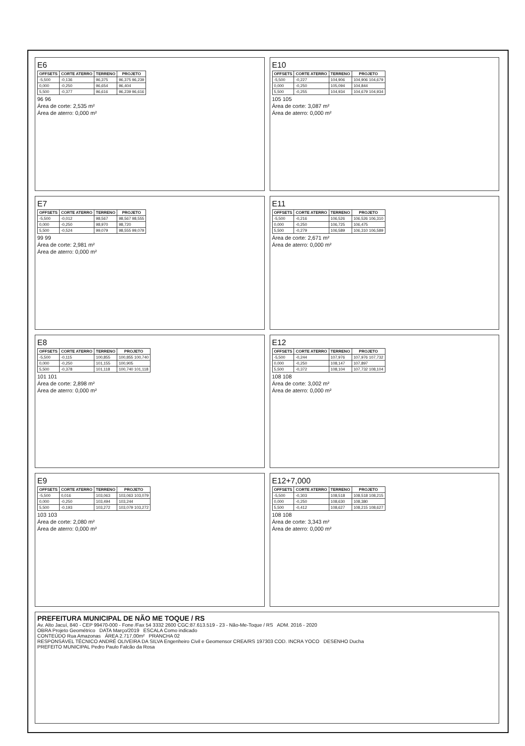E6
| OFFSETS | CORTE ATERRO | TERRENO | PROJETO |
| --- | --- | --- | --- |
| -5,500 | -0,136 | 96,375 | 96,375 96,239 |
| 0,000 | -0,250 | 96,654 | 96,404 |
| 5,500 | -0,377 | 96,616 | 96,239 96,616 |
96 96
Área de corte: 2,535 m²
Área de aterro: 0,000 m²
E10
| OFFSETS | CORTE ATERRO | TERRENO | PROJETO |
| --- | --- | --- | --- |
| -5,500 | -0,227 | 104,906 | 104,906 104,679 |
| 0,000 | -0,250 | 105,094 | 104,844 |
| 5,500 | -0,255 | 104,934 | 104,679 104,934 |
105 105
Área de corte: 3,087 m²
Área de aterro: 0,000 m²
E7
| OFFSETS | CORTE ATERRO | TERRENO | PROJETO |
| --- | --- | --- | --- |
| -5,500 | -0,012 | 98,567 | 98,567 98,555 |
| 0,000 | -0,250 | 98,970 | 98,720 |
| 5,500 | -0,524 | 99,079 | 98,555 99,079 |
99 99
Área de corte: 2,981 m²
Área de aterro: 0,000 m²
E11
| OFFSETS | CORTE ATERRO | TERRENO | PROJETO |
| --- | --- | --- | --- |
| -5,500 | -0,216 | 106,526 | 106,526 106,310 |
| 0,000 | -0,250 | 106,725 | 106,475 |
| 5,500 | -0,279 | 106,589 | 106,310 106,589 |
Área de corte: 2,671 m²
Área de aterro: 0,000 m²
E8
| OFFSETS | CORTE ATERRO | TERRENO | PROJETO |
| --- | --- | --- | --- |
| -5,500 | -0,115 | 100,855 | 100,855 100,740 |
| 0,000 | -0,250 | 101,155 | 100,905 |
| 5,500 | -0,378 | 101,118 | 100,740 101,118 |
101 101
Área de corte: 2,898 m²
Área de aterro: 0,000 m²
E12
| OFFSETS | CORTE ATERRO | TERRENO | PROJETO |
| --- | --- | --- | --- |
| -5,500 | -0,244 | 107,976 | 107,976 107,732 |
| 0,000 | -0,250 | 108,147 | 107,897 |
| 5,500 | -0,372 | 108,104 | 107,732 108,104 |
108 108
Área de corte: 3,002 m²
Área de aterro: 0,000 m²
E9
| OFFSETS | CORTE ATERRO | TERRENO | PROJETO |
| --- | --- | --- | --- |
| -5,500 | 0,016 | 103,063 | 103,063 103,079 |
| 0,000 | -0,250 | 103,494 | 103,244 |
| 5,500 | -0,193 | 103,272 | 103,079 103,272 |
103 103
Área de corte: 2,080 m²
Área de aterro: 0,000 m²
E12+7,000
| OFFSETS | CORTE ATERRO | TERRENO | PROJETO |
| --- | --- | --- | --- |
| -5,500 | -0,303 | 108,518 | 108,518 108,215 |
| 0,000 | -0,250 | 108,630 | 108,380 |
| 5,500 | -0,412 | 108,627 | 108,215 108,627 |
108 108
Área de corte: 3,343 m²
Área de aterro: 0,000 m²
PREFEITURA MUNICIPAL DE NÃO ME TOQUE / RS
Av. Alto Jacuí, 840 - CEP 99470-000 - Fone /Fax 54 3332 2600 CGC:87.613.519 - 23 - Não-Me-Toque / RS ADM. 2016 - 2020
OBRA Projeto Geométrico DATA Março/2019 ESCALA Como indicado
CONTEÚDO Rua Amazonas ÁREA 2.717,00m² PRANCHA 02
RESPONSÁVEL TÉCNICO ANDRÉ OLIVEIRA DA SILVA Engenheiro Civil e Geomensor CREA/RS 197303 COD. INCRA YOCO DESENHO Ducha
PREFEITO MUNICIPAL Pedro Paulo Falcão da Rosa